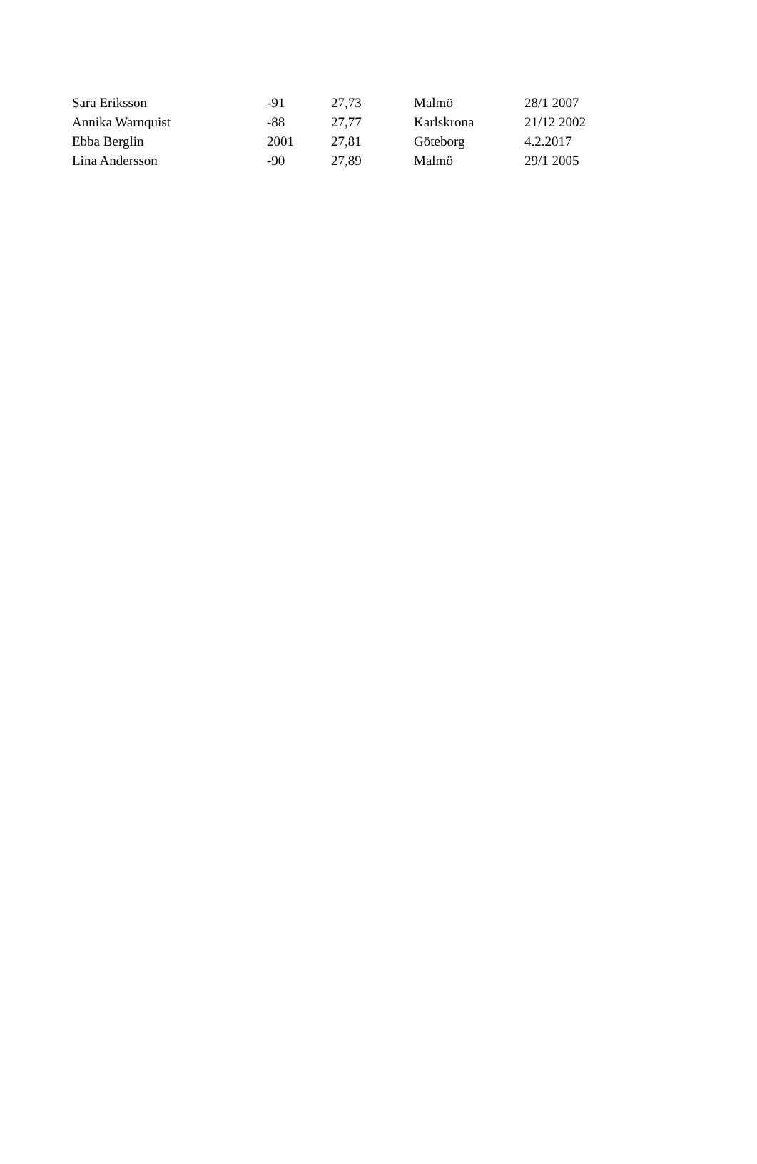| Sara Eriksson | -91 | 27,73 | Malmö | 28/1 2007 |
| Annika Warnquist | -88 | 27,77 | Karlskrona | 21/12 2002 |
| Ebba Berglin | 2001 | 27,81 | Göteborg | 4.2.2017 |
| Lina Andersson | -90 | 27,89 | Malmö | 29/1 2005 |